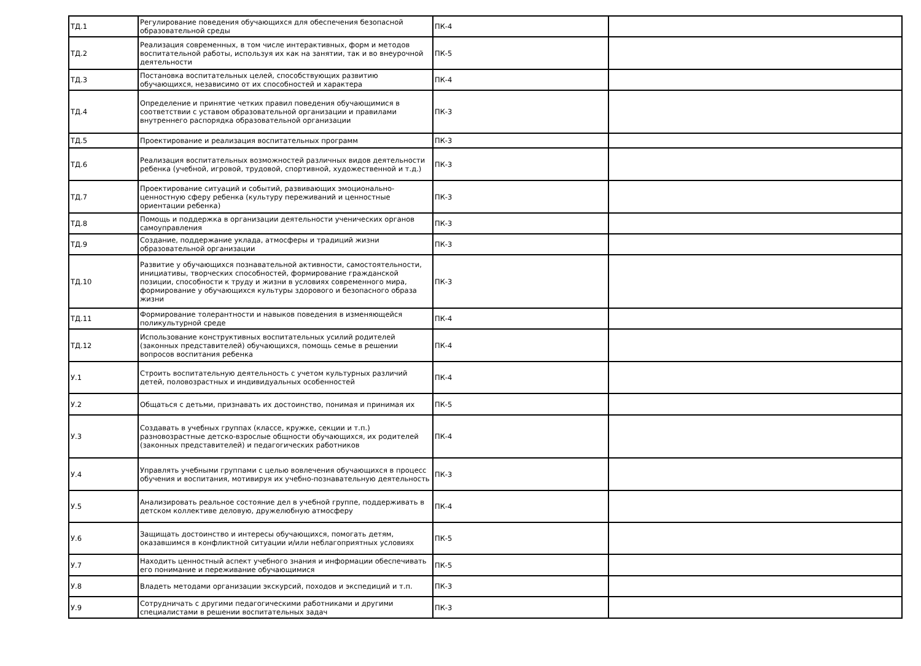| ТД.1 | Регулирование поведения обучающихся для обеспечения безопасной образовательной среды | ПК-4 | |
| ТД.2 | Реализация современных, в том числе интерактивных, форм и методов воспитательной работы, используя их как на занятии, так и во внеурочной деятельности | ПК-5 | |
| ТД.3 | Постановка воспитательных целей, способствующих развитию обучающихся, независимо от их способностей и характера | ПК-4 | |
| ТД.4 | Определение и принятие четких правил поведения обучающимися в соответствии с уставом образовательной организации и правилами внутреннего распорядка образовательной организации | ПК-3 | |
| ТД.5 | Проектирование и реализация воспитательных программ | ПК-3 | |
| ТД.6 | Реализация воспитательных возможностей различных видов деятельности ребенка (учебной, игровой, трудовой, спортивной, художественной и т.д.) | ПК-3 | |
| ТД.7 | Проектирование ситуаций и событий, развивающих эмоционально-ценностную сферу ребенка (культуру переживаний и ценностные ориентации ребенка) | ПК-3 | |
| ТД.8 | Помощь и поддержка в организации деятельности ученических органов самоуправления | ПК-3 | |
| ТД.9 | Создание, поддержание уклада, атмосферы и традиций жизни образовательной организации | ПК-3 | |
| ТД.10 | Развитие у обучающихся познавательной активности, самостоятельности, инициативы, творческих способностей, формирование гражданской позиции, способности к труду и жизни в условиях современного мира, формирование у обучающихся культуры здорового и безопасного образа жизни | ПК-3 | |
| ТД.11 | Формирование толерантности и навыков поведения в изменяющейся поликультурной среде | ПК-4 | |
| ТД.12 | Использование конструктивных воспитательных усилий родителей (законных представителей) обучающихся, помощь семье в решении вопросов воспитания ребенка | ПК-4 | |
| У.1 | Строить воспитательную деятельность с учетом культурных различий детей, половозрастных и индивидуальных особенностей | ПК-4 | |
| У.2 | Общаться с детьми, признавать их достоинство, понимая и принимая их | ПК-5 | |
| У.3 | Создавать в учебных группах (классе, кружке, секции и т.п.) разновозрастные детско-взрослые общности обучающихся, их родителей (законных представителей) и педагогических работников | ПК-4 | |
| У.4 | Управлять учебными группами с целью вовлечения обучающихся в процесс обучения и воспитания, мотивируя их учебно-познавательную деятельность | ПК-3 | |
| У.5 | Анализировать реальное состояние дел в учебной группе, поддерживать в детском коллективе деловую, дружелюбную атмосферу | ПК-4 | |
| У.6 | Защищать достоинство и интересы обучающихся, помогать детям, оказавшимся в конфликтной ситуации и/или неблагоприятных условиях | ПК-5 | |
| У.7 | Находить ценностный аспект учебного знания и информации обеспечивать его понимание и переживание обучающимися | ПК-5 | |
| У.8 | Владеть методами организации экскурсий, походов и экспедиций и т.п. | ПК-3 | |
| У.9 | Сотрудничать с другими педагогическими работниками и другими специалистами в решении воспитательных задач | ПК-3 | |